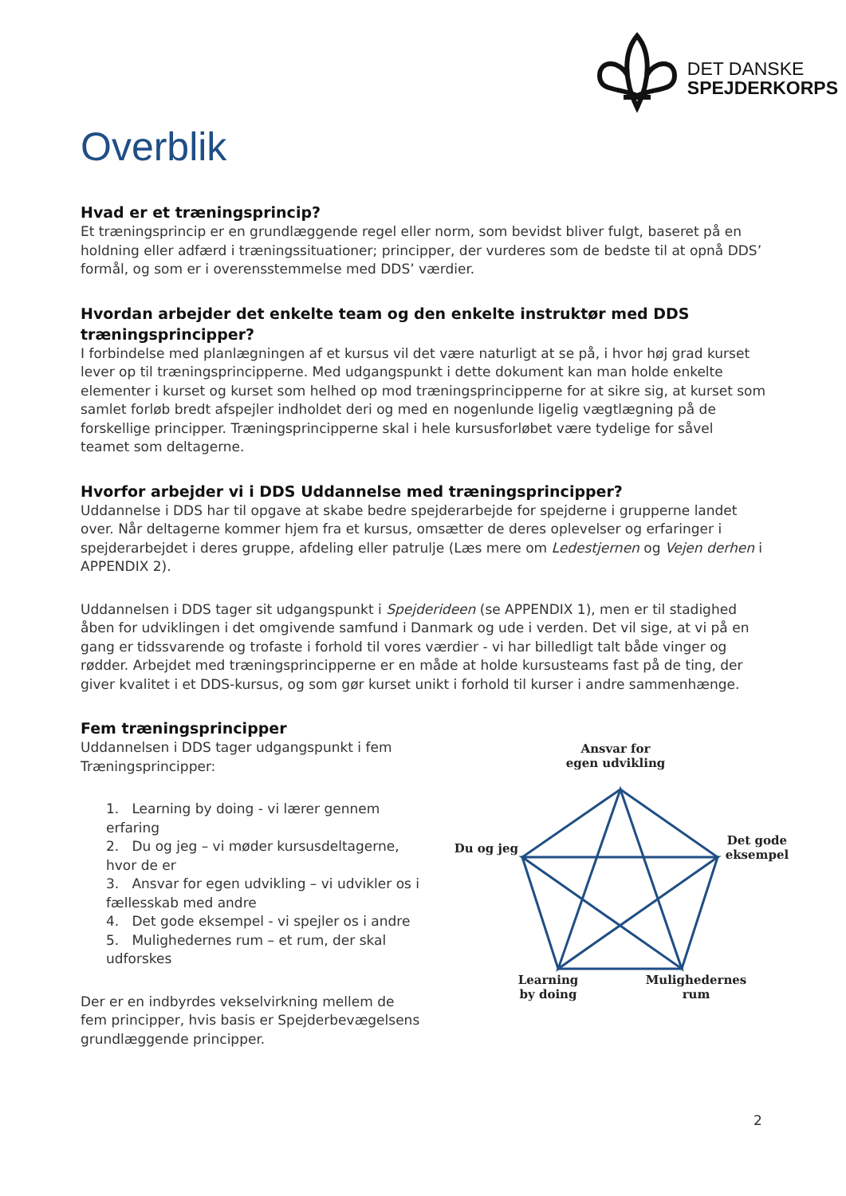DET DANSKE
SPEJDERKORPS
Overblik
Hvad er et træningsprincip?
Et træningsprincip er en grundlæggende regel eller norm, som bevidst bliver fulgt, baseret på en holdning eller adfærd i træningssituationer; principper, der vurderes som de bedste til at opnå DDS’ formål, og som er i overensstemmelse med DDS’ værdier.
Hvordan arbejder det enkelte team og den enkelte instruktør med DDS træningsprincipper?
I forbindelse med planlægningen af et kursus vil det være naturligt at se på, i hvor høj grad kurset lever op til træningsprincipperne. Med udgangspunkt i dette dokument kan man holde enkelte elementer i kurset og kurset som helhed op mod træningsprincipperne for at sikre sig, at kurset som samlet forløb bredt afspejler indholdet deri og med en nogenlunde ligelig vægtlægning på de forskellige principper. Træningsprincipperne skal i hele kursusforløbet være tydelige for såvel teamet som deltagerne.
Hvorfor arbejder vi i DDS Uddannelse med træningsprincipper?
Uddannelse i DDS har til opgave at skabe bedre spejderarbejde for spejderne i grupperne landet over. Når deltagerne kommer hjem fra et kursus, omsætter de deres oplevelser og erfaringer i spejderarbejdet i deres gruppe, afdeling eller patrulje (Læs mere om Ledestjernen og Vejen derhen i APPENDIX 2).
Uddannelsen i DDS tager sit udgangspunkt i Spejderideen (se APPENDIX 1), men er til stadighed åben for udviklingen i det omgivende samfund i Danmark og ude i verden. Det vil sige, at vi på en gang er tidssvarende og trofaste i forhold til vores værdier - vi har billedligt talt både vinger og rødder. Arbejdet med træningsprincipperne er en måde at holde kursusteams fast på de ting, der giver kvalitet i et DDS-kursus, og som gør kurset unikt i forhold til kurser i andre sammenhænge.
Fem træningsprincipper
Uddannelsen i DDS tager udgangspunkt i fem Træningsprincipper:
1. Learning by doing - vi lærer gennem erfaring
2. Du og jeg – vi møder kursusdeltagerne, hvor de er
3. Ansvar for egen udvikling – vi udvikler os i fællesskab med andre
4. Det gode eksempel - vi spejler os i andre
5. Mulighedernes rum – et rum, der skal udforskes
Der er en indbyrdes vekselvirkning mellem de fem principper, hvis basis er Spejderbevægelsens grundlæggende principper.
Ansvar for
egen udvikling
Du og jeg
Det gode
eksempel
Learning
by doing
Mulighedernes
rum
2